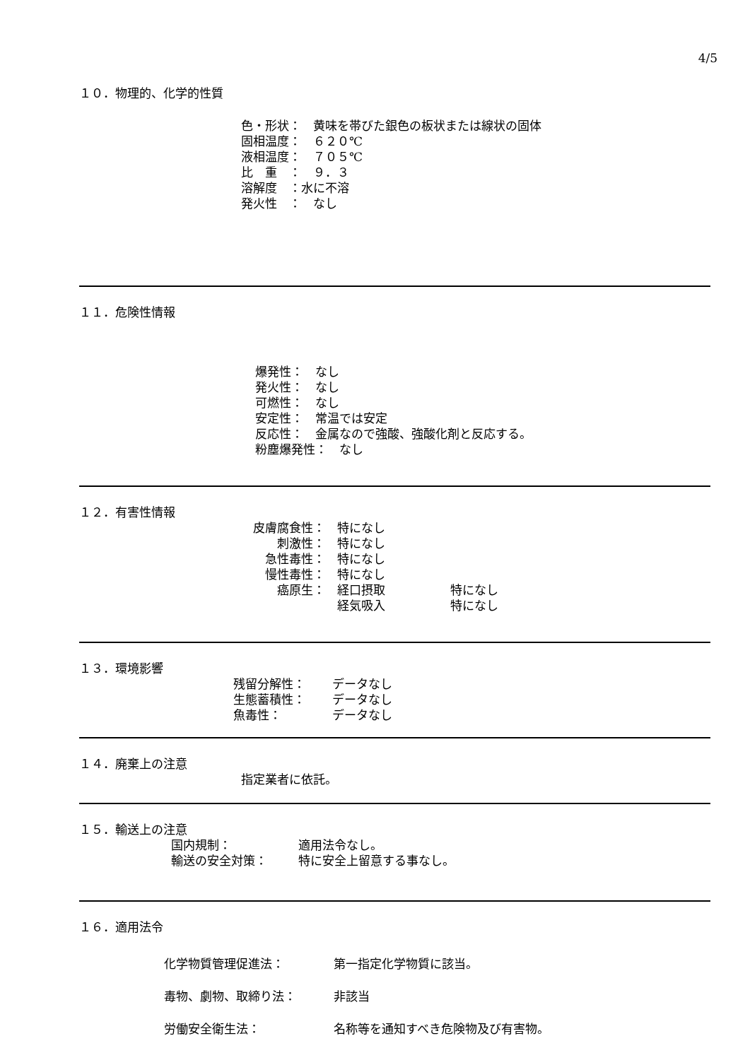4/5
１０．物理的、化学的性質
色・形状：　黄味を帯びた銀色の板状または線状の固体
固相温度：　６２０℃
液相温度：　７０５℃
比　重　：　９．３
溶解度　：水に不溶
発火性　：　なし
１１．危険性情報
爆発性：　なし
発火性：　なし
可燃性：　なし
安定性：　常温では安定
反応性：　金属なので強酸、強酸化剤と反応する。
粉塵爆発性：　なし
１２．有害性情報
皮膚腐食性：　特になし
刺激性：　特になし
急性毒性：　特になし
慢性毒性：　特になし
癌原生：　経口摂取 特になし
　経気吸入 特になし
１３．環境影響
残留分解性： データなし
生態蓄積性： データなし
魚毒性： データなし
１４．廃棄上の注意
指定業者に依託。
１５．輸送上の注意
国内規制： 適用法令なし。
輸送の安全対策： 特に安全上留意する事なし。
１６．適用法令
化学物質管理促進法： 第一指定化学物質に該当。
毒物、劇物、取締り法： 非該当
労働安全衛生法： 名称等を通知すべき危険物及び有害物。